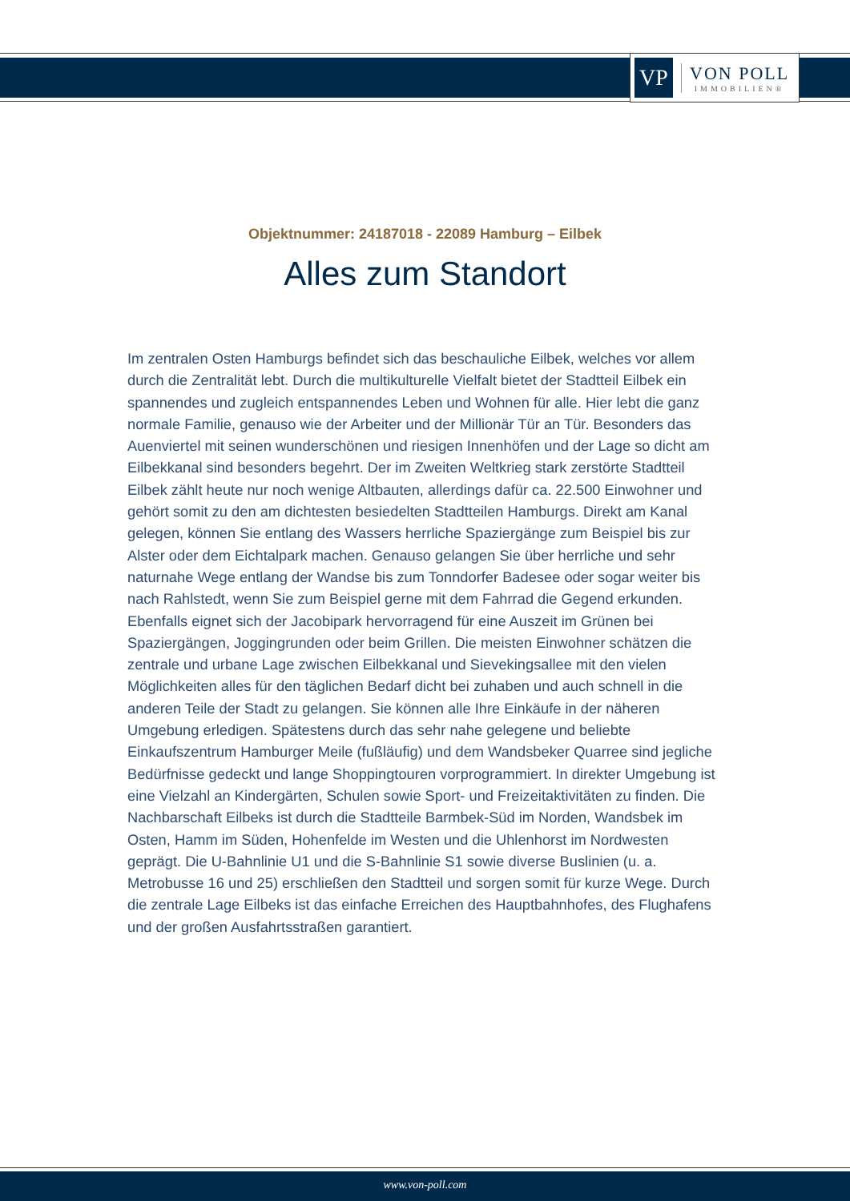VP
VON POLL
IMMOBILIEN®
Objektnummer: 24187018 - 22089 Hamburg – Eilbek
Alles zum Standort
Im zentralen Osten Hamburgs befindet sich das beschauliche Eilbek, welches vor allem durch die Zentralität lebt. Durch die multikulturelle Vielfalt bietet der Stadtteil Eilbek ein spannendes und zugleich entspannendes Leben und Wohnen für alle. Hier lebt die ganz normale Familie, genauso wie der Arbeiter und der Millionär Tür an Tür. Besonders das Auenviertel mit seinen wunderschönen und riesigen Innenhöfen und der Lage so dicht am Eilbekkanal sind besonders begehrt. Der im Zweiten Weltkrieg stark zerstörte Stadtteil Eilbek zählt heute nur noch wenige Altbauten, allerdings dafür ca. 22.500 Einwohner und gehört somit zu den am dichtesten besiedelten Stadtteilen Hamburgs. Direkt am Kanal gelegen, können Sie entlang des Wassers herrliche Spaziergänge zum Beispiel bis zur Alster oder dem Eichtalpark machen. Genauso gelangen Sie über herrliche und sehr naturnahe Wege entlang der Wandse bis zum Tonndorfer Badesee oder sogar weiter bis nach Rahlstedt, wenn Sie zum Beispiel gerne mit dem Fahrrad die Gegend erkunden. Ebenfalls eignet sich der Jacobipark hervorragend für eine Auszeit im Grünen bei Spaziergängen, Joggingrunden oder beim Grillen. Die meisten Einwohner schätzen die zentrale und urbane Lage zwischen Eilbekkanal und Sievekingsallee mit den vielen Möglichkeiten alles für den täglichen Bedarf dicht bei zuhaben und auch schnell in die anderen Teile der Stadt zu gelangen. Sie können alle Ihre Einkäufe in der näheren Umgebung erledigen. Spätestens durch das sehr nahe gelegene und beliebte Einkaufszentrum Hamburger Meile (fußläufig) und dem Wandsbeker Quarree sind jegliche Bedürfnisse gedeckt und lange Shoppingtouren vorprogrammiert. In direkter Umgebung ist eine Vielzahl an Kindergärten, Schulen sowie Sport- und Freizeitaktivitäten zu finden. Die Nachbarschaft Eilbeks ist durch die Stadtteile Barmbek-Süd im Norden, Wandsbek im Osten, Hamm im Süden, Hohenfelde im Westen und die Uhlenhorst im Nordwesten geprägt. Die U-Bahnlinie U1 und die S-Bahnlinie S1 sowie diverse Buslinien (u. a. Metrobusse 16 und 25) erschließen den Stadtteil und sorgen somit für kurze Wege. Durch die zentrale Lage Eilbeks ist das einfache Erreichen des Hauptbahnhofes, des Flughafens und der großen Ausfahrtsstraßen garantiert.
www.von-poll.com